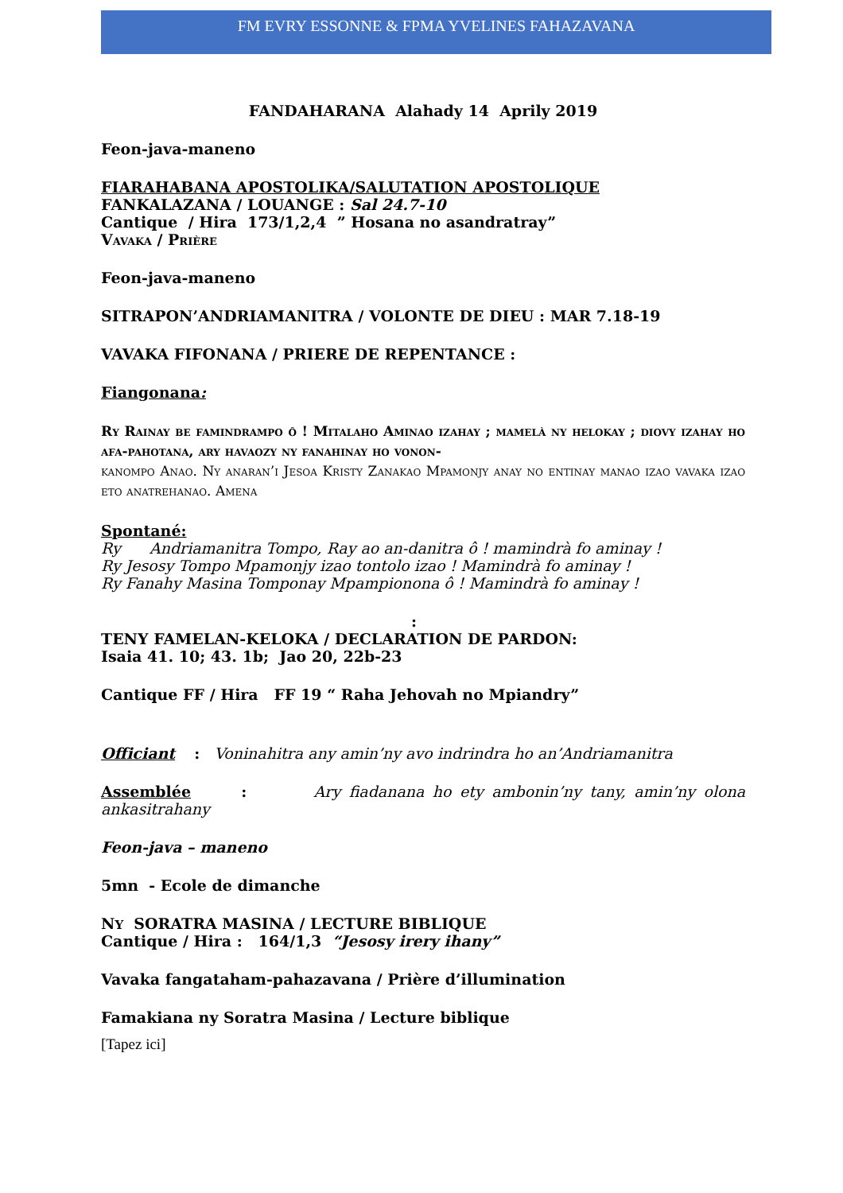FM EVRY ESSONNE & FPMA YVELINES FAHAZAVANA
FANDAHARANA Alahady 14 Aprily 2019
Feon-java-maneno
FIARAHABANA APOSTOLIKA/SALUTATION APOSTOLIQUE
FANKALAZANA / LOUANGE : Sal 24.7-10
Cantique / Hira 173/1,2,4 ” Hosana no asandratray”
Vavaka / Prière
Feon-java-maneno
SITRAPON’ANDRIAMANITRA / VOLONTE DE DIEU : MAR 7.18-19
VAVAKA FIFONANA / PRIERE DE REPENTANCE :
Fiangonana:
Ry Rainay be famindrampo ô ! Mitalaho Aminao izahay ; mamelà ny helokay ; diovy izahay ho afa-pahotana, ary havaozy ny fanahinay ho vonon-
kanompo Anao. Ny anaran’i Jesoa Kristy Zanakao Mpamonjy anay no entinay manao izao vavaka izao eto anatrehanao. Amena
Spontané:
Ry Andriamanitra Tompo, Ray ao an-danitra ô ! mamindrà fo aminay !
Ry Jesosy Tompo Mpamonjy izao tontolo izao ! Mamindrà fo aminay !
Ry Fanahy Masina Tomponay Mpampionona ô ! Mamindrà fo aminay !
:
TENY FAMELAN-KELOKA / DECLARATION DE PARDON:
Isaia 41. 10; 43. 1b; Jao 20, 22b-23
Cantique FF / Hira FF 19 “ Raha Jehovah no Mpiandry”
Officiant : Voninahitra any amin’ny avo indrindra ho an’Andriamanitra
Assemblée : Ary fiadanana ho ety ambonin’ny tany, amin’ny olona ankasitrahany
Feon-java – maneno
5mn - Ecole de dimanche
NY SORATRA MASINA / LECTURE BIBLIQUE
Cantique / Hira : 164/1,3 “Jesosy irery ihany”
Vavaka fangataham-pahazavana / Prière d’illumination
Famakiana ny Soratra Masina / Lecture biblique
[Tapez ici]